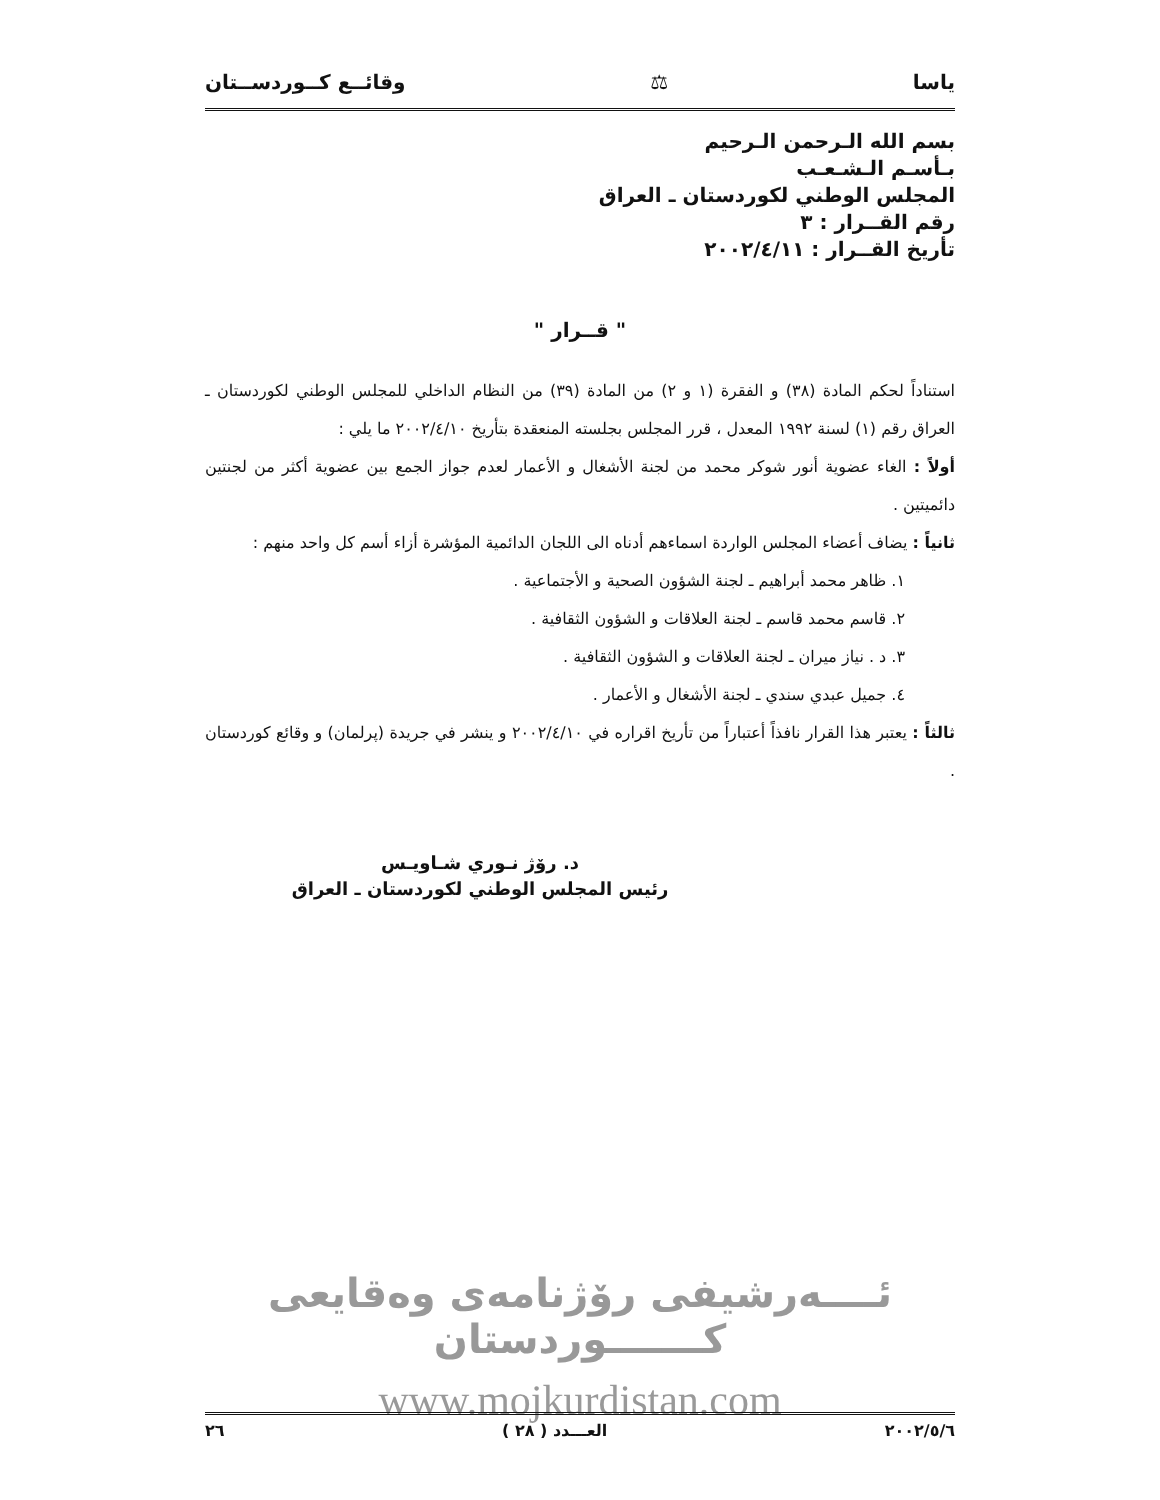ياسا ⚖ وقائــع كــوردســتان
بسم الله الـرحمن الـرحيم
بـأسـم الـشـعـب
المجلس الوطني لكوردستان ـ العراق
رقم القــرار : ٣
تأريخ القــرار : ٢٠٠٢/٤/١١
" قــرار "
استناداً لحكم المادة (٣٨) و الفقرة (١ و ٢) من المادة (٣٩) من النظام الداخلي للمجلس الوطني لكوردستان ـ العراق رقم (١) لسنة ١٩٩٢ المعدل ، قرر المجلس بجلسته المنعقدة بتأريخ ٢٠٠٢/٤/١٠ ما يلي :
أولاً : الغاء عضوية أنور شوكر محمد من لجنة الأشغال و الأعمار لعدم جواز الجمع بين عضوية أكثر من لجنتين دائميتين .
ثانياً : يضاف أعضاء المجلس الواردة اسماءهم أدناه الى اللجان الدائمية المؤشرة أزاء أسم كل واحد منهم :
١. ظاهر محمد أبراهيم ـ لجنة الشؤون الصحية و الأجتماعية .
٢. قاسم محمد قاسم ـ لجنة العلاقات و الشؤون الثقافية .
٣. د . نياز ميران ـ لجنة العلاقات و الشؤون الثقافية .
٤. جميل عبدي سندي ـ لجنة الأشغال و الأعمار .
ثالثاً : يعتبر هذا القرار نافذاً أعتباراً من تأريخ اقراره في ٢٠٠٢/٤/١٠ و ينشر في جريدة (پرلمان) و وقائع كوردستان .
د. رۆژ نـوري شـاويـس
رئيس المجلس الوطني لكوردستان ـ العراق
ئــــەرشيفی رۆژنامەی وەقايعی كـــــــوردستان
www.mojkurdistan.com
٢٠٠٢/٥/٦ العـــدد ( ٢٨ ) ٢٦